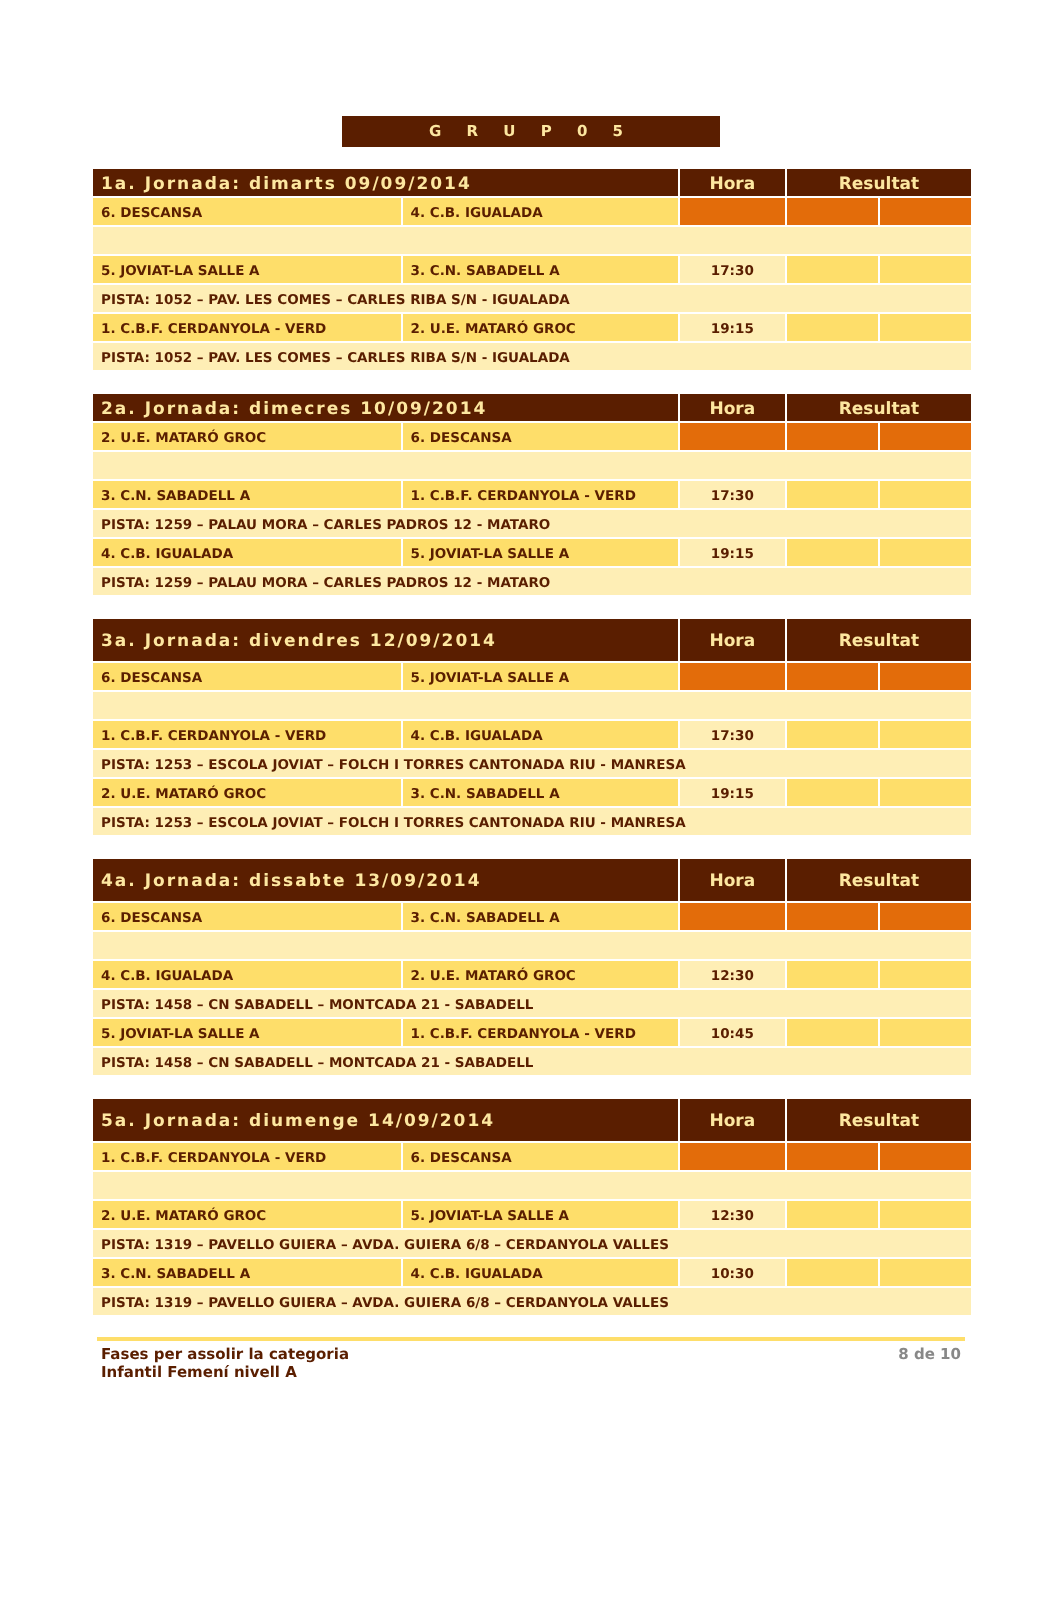G R U P 0 5
| 1a. Jornada: dimarts 09/09/2014 | | Hora | Resultat | |
| --- | --- | --- | --- | --- |
| 6. DESCANSA | 4. C.B. IGUALADA | | | |
| 5. JOVIAT-LA SALLE A | 3. C.N. SABADELL A | 17:30 | | |
| PISTA: 1052 – PAV. LES COMES – CARLES RIBA S/N - IGUALADA | | | | |
| 1. C.B.F. CERDANYOLA - VERD | 2. U.E. MATARÓ GROC | 19:15 | | |
| PISTA: 1052 – PAV. LES COMES – CARLES RIBA S/N - IGUALADA | | | | |
| 2a. Jornada: dimecres 10/09/2014 | | Hora | Resultat | |
| --- | --- | --- | --- | --- |
| 2. U.E. MATARÓ GROC | 6. DESCANSA | | | |
| 3. C.N. SABADELL A | 1. C.B.F. CERDANYOLA - VERD | 17:30 | | |
| PISTA: 1259 – PALAU MORA – CARLES PADROS 12 - MATARO | | | | |
| 4. C.B. IGUALADA | 5. JOVIAT-LA SALLE A | 19:15 | | |
| PISTA: 1259 – PALAU MORA – CARLES PADROS 12 - MATARO | | | | |
| 3a. Jornada: divendres 12/09/2014 | | Hora | Resultat | |
| --- | --- | --- | --- | --- |
| 6. DESCANSA | 5. JOVIAT-LA SALLE A | | | |
| 1. C.B.F. CERDANYOLA - VERD | 4. C.B. IGUALADA | 17:30 | | |
| PISTA: 1253 – ESCOLA JOVIAT – FOLCH I TORRES CANTONADA RIU - MANRESA | | | | |
| 2. U.E. MATARÓ GROC | 3. C.N. SABADELL A | 19:15 | | |
| PISTA: 1253 – ESCOLA JOVIAT – FOLCH I TORRES CANTONADA RIU - MANRESA | | | | |
| 4a. Jornada: dissabte 13/09/2014 | | Hora | Resultat | |
| --- | --- | --- | --- | --- |
| 6. DESCANSA | 3. C.N. SABADELL A | | | |
| 4. C.B. IGUALADA | 2. U.E. MATARÓ GROC | 12:30 | | |
| PISTA: 1458 – CN SABADELL – MONTCADA 21 - SABADELL | | | | |
| 5. JOVIAT-LA SALLE A | 1. C.B.F. CERDANYOLA - VERD | 10:45 | | |
| PISTA: 1458 – CN SABADELL – MONTCADA 21 - SABADELL | | | | |
| 5a. Jornada: diumenge 14/09/2014 | | Hora | Resultat | |
| --- | --- | --- | --- | --- |
| 1. C.B.F. CERDANYOLA - VERD | 6. DESCANSA | | | |
| 2. U.E. MATARÓ GROC | 5. JOVIAT-LA SALLE A | 12:30 | | |
| PISTA: 1319 – PAVELLO GUIERA – AVDA. GUIERA 6/8 – CERDANYOLA VALLES | | | | |
| 3. C.N. SABADELL A | 4. C.B. IGUALADA | 10:30 | | |
| PISTA: 1319 – PAVELLO GUIERA – AVDA. GUIERA 6/8 – CERDANYOLA VALLES | | | | |
Fases per assolir la categoria
Infantil Femení nivell A
8 de 10